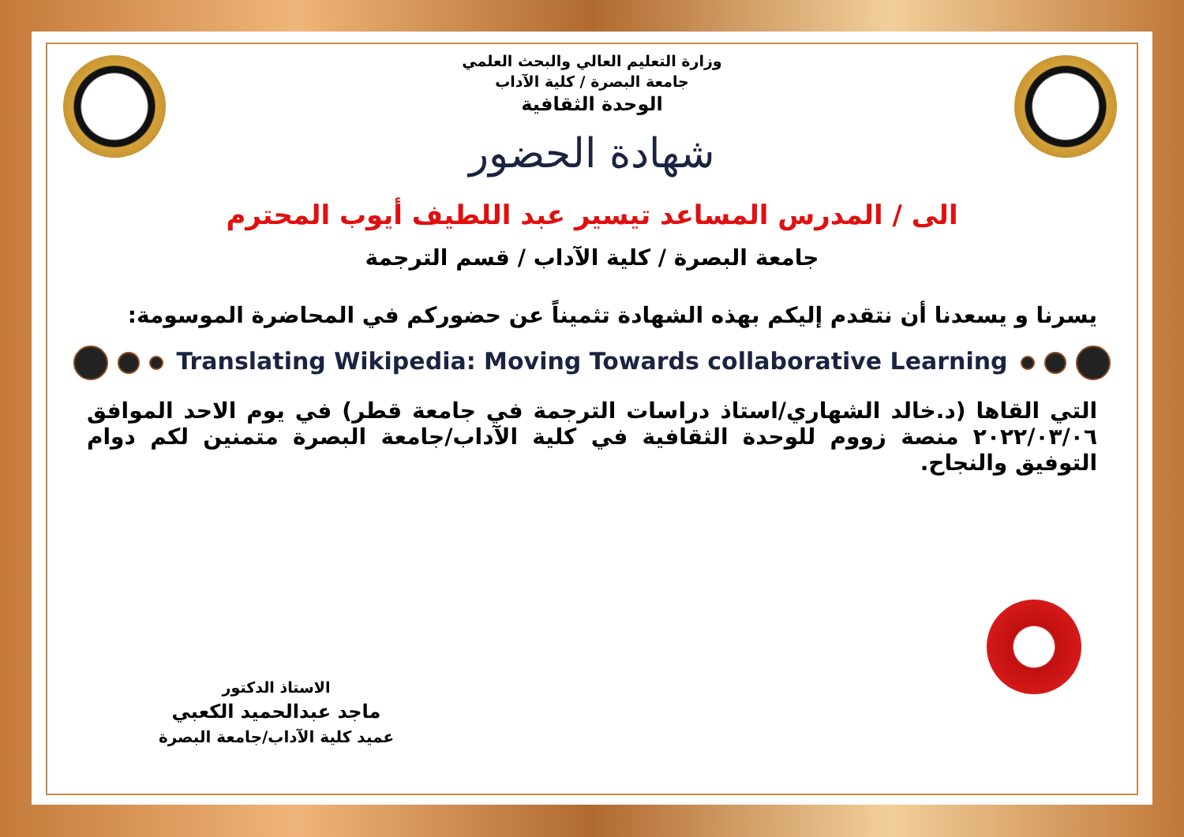وزارة التعليم العالي والبحث العلمي
جامعة البصرة / كلية الآداب
الوحدة الثقافية
شهادة الحضور
الى / المدرس المساعد تيسير عبد اللطيف أيوب المحترم
جامعة البصرة / كلية الآداب / قسم الترجمة
يسرنا و يسعدنا أن نتقدم إليكم بهذه الشهادة تثميناً عن حضوركم في المحاضرة الموسومة:
Translating Wikipedia: Moving Towards collaborative Learning
التي القاها (د.خالد الشهاري/استاذ دراسات الترجمة في جامعة قطر) في يوم الاحد الموافق ٢٠٢٢/٠٣/٠٦ منصة زووم للوحدة الثقافية في كلية الآداب/جامعة البصرة متمنين لكم دوام التوفيق والنجاح.
الاستاذ الدكتور
ماجد عبدالحميد الكعبي
عميد كلية الآداب/جامعة البصرة